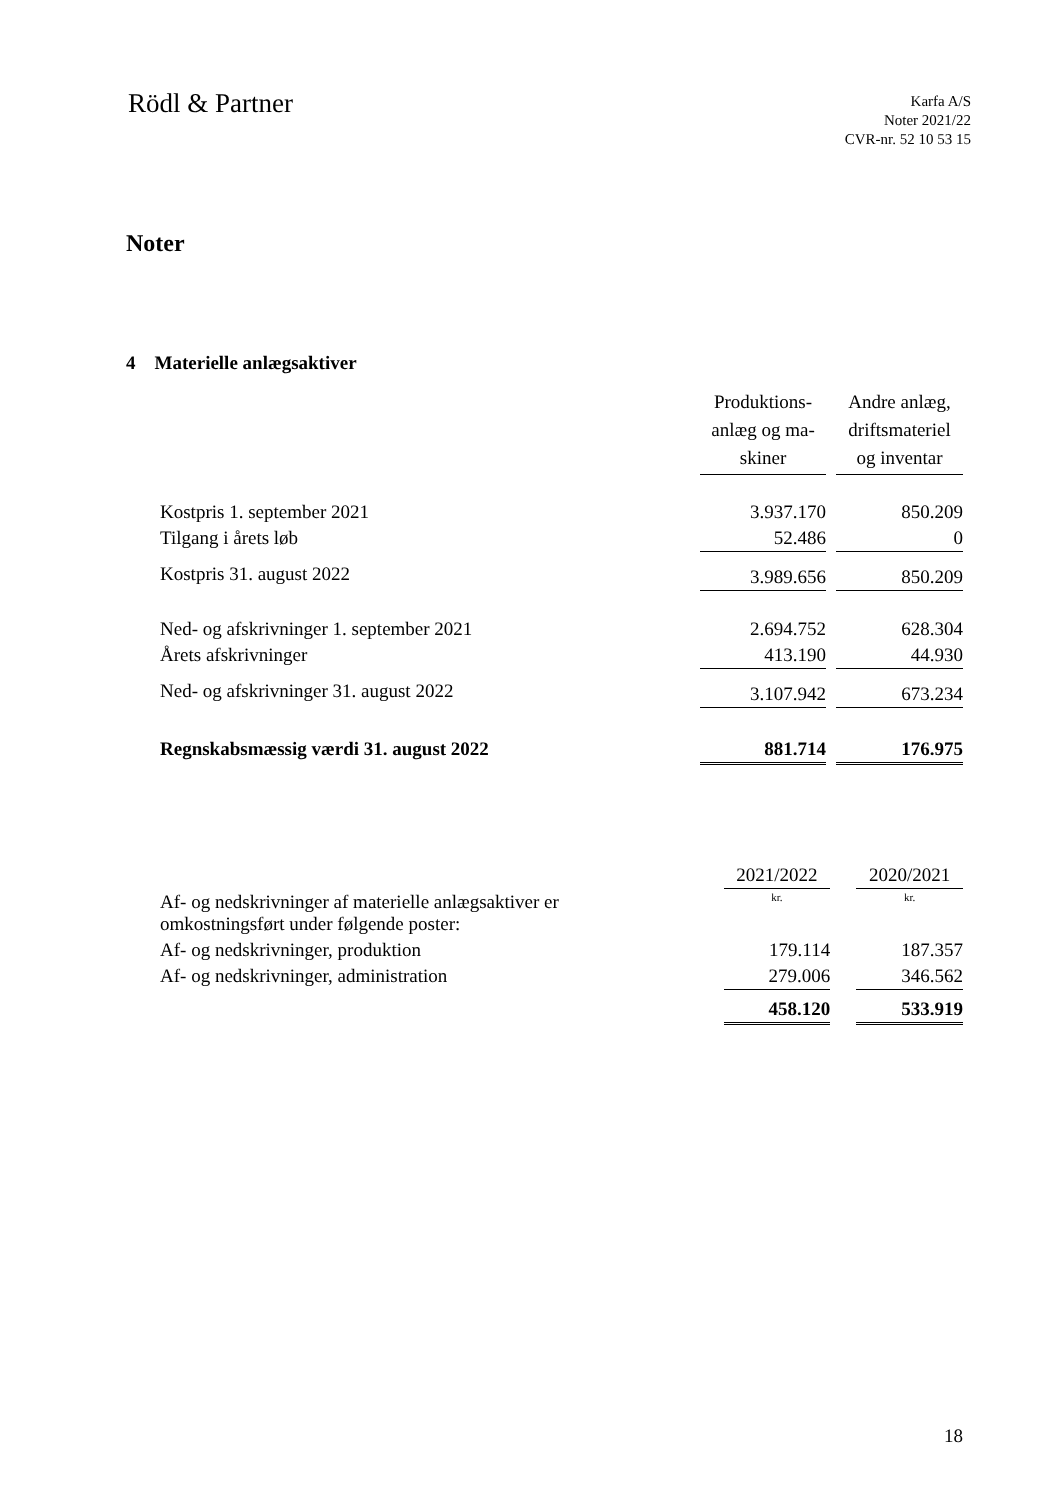Rödl & Partner
Karfa A/S
Noter 2021/22
CVR-nr. 52 10 53 15
Noter
4 Materielle anlægsaktiver
| | Produktions- anlæg og ma- skiner | | Andre anlæg, driftsmateriel og inventar |
| --- | --- | --- | --- |
| Kostpris 1. september 2021 | 3.937.170 | | 850.209 |
| Tilgang i årets løb | 52.486 | | 0 |
| Kostpris 31. august 2022 | 3.989.656 | | 850.209 |
| Ned- og afskrivninger 1. september 2021 | 2.694.752 | | 628.304 |
| Årets afskrivninger | 413.190 | | 44.930 |
| Ned- og afskrivninger 31. august 2022 | 3.107.942 | | 673.234 |
| Regnskabsmæssig værdi 31. august 2022 | 881.714 | | 176.975 |
| | 2021/2022 | | 2020/2021 |
| --- | --- | --- | --- |
| Af- og nedskrivninger af materielle anlægsaktiver er omkostningsført under følgende poster: | kr. | | kr. |
| Af- og nedskrivninger, produktion | 179.114 | | 187.357 |
| Af- og nedskrivninger, administration | 279.006 | | 346.562 |
| | 458.120 | | 533.919 |
18